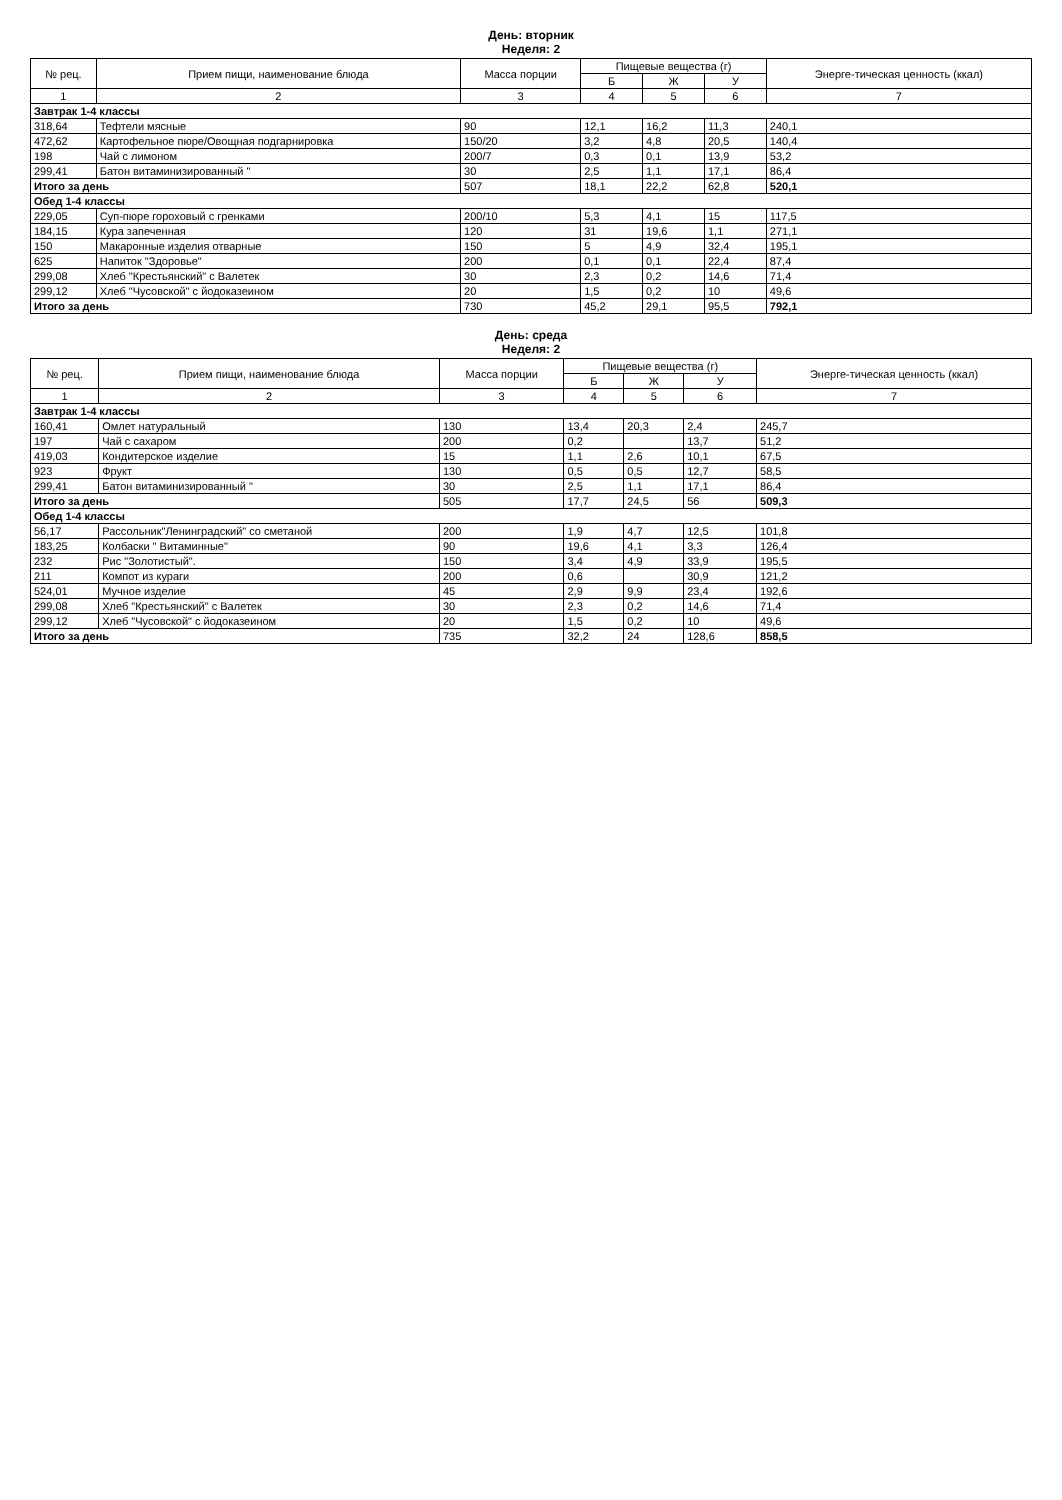День: вторник
Неделя: 2
| № рец. | Прием пищи, наименование блюда | Масса порции | Пищевые вещества (г) | | | Энерге-тическая ценность (ккал) |
| --- | --- | --- | --- | --- | --- | --- |
| | | | Б | Ж | У | |
| 1 | 2 | 3 | 4 | 5 | 6 | 7 |
| Завтрак 1-4 классы | | | | | | |
| 318,64 | Тефтели мясные | 90 | 12,1 | 16,2 | 11,3 | 240,1 |
| 472,62 | Картофельное пюре/Овощная подгарнировка | 150/20 | 3,2 | 4,8 | 20,5 | 140,4 |
| 198 | Чай с лимоном | 200/7 | 0,3 | 0,1 | 13,9 | 53,2 |
| 299,41 | Батон витаминизированный " | 30 | 2,5 | 1,1 | 17,1 | 86,4 |
| Итого за день | | 507 | 18,1 | 22,2 | 62,8 | 520,1 |
| Обед 1-4 классы | | | | | | |
| 229,05 | Суп-пюре гороховый с гренками | 200/10 | 5,3 | 4,1 | 15 | 117,5 |
| 184,15 | Кура запеченная | 120 | 31 | 19,6 | 1,1 | 271,1 |
| 150 | Макаронные изделия отварные | 150 | 5 | 4,9 | 32,4 | 195,1 |
| 625 | Напиток "Здоровье" | 200 | 0,1 | 0,1 | 22,4 | 87,4 |
| 299,08 | Хлеб "Крестьянский" с Валетек | 30 | 2,3 | 0,2 | 14,6 | 71,4 |
| 299,12 | Хлеб "Чусовской" с йодоказеином | 20 | 1,5 | 0,2 | 10 | 49,6 |
| Итого за день | | 730 | 45,2 | 29,1 | 95,5 | 792,1 |
День: среда
Неделя: 2
| № рец. | Прием пищи, наименование блюда | Масса порции | Пищевые вещества (г) | | | Энерге-тическая ценность (ккал) |
| --- | --- | --- | --- | --- | --- | --- |
| | | | Б | Ж | У | |
| 1 | 2 | 3 | 4 | 5 | 6 | 7 |
| Завтрак 1-4 классы | | | | | | |
| 160,41 | Омлет натуральный | 130 | 13,4 | 20,3 | 2,4 | 245,7 |
| 197 | Чай с сахаром | 200 | 0,2 | | 13,7 | 51,2 |
| 419,03 | Кондитерское изделие | 15 | 1,1 | 2,6 | 10,1 | 67,5 |
| 923 | Фрукт | 130 | 0,5 | 0,5 | 12,7 | 58,5 |
| 299,41 | Батон витаминизированный " | 30 | 2,5 | 1,1 | 17,1 | 86,4 |
| Итого за день | | 505 | 17,7 | 24,5 | 56 | 509,3 |
| Обед 1-4 классы | | | | | | |
| 56,17 | Рассольник"Ленинградский" со сметаной | 200 | 1,9 | 4,7 | 12,5 | 101,8 |
| 183,25 | Колбаски " Витаминные" | 90 | 19,6 | 4,1 | 3,3 | 126,4 |
| 232 | Рис "Золотистый". | 150 | 3,4 | 4,9 | 33,9 | 195,5 |
| 211 | Компот из кураги | 200 | 0,6 | | 30,9 | 121,2 |
| 524,01 | Мучное изделие | 45 | 2,9 | 9,9 | 23,4 | 192,6 |
| 299,08 | Хлеб "Крестьянский" с Валетек | 30 | 2,3 | 0,2 | 14,6 | 71,4 |
| 299,12 | Хлеб "Чусовской" с йодоказеином | 20 | 1,5 | 0,2 | 10 | 49,6 |
| Итого за день | | 735 | 32,2 | 24 | 128,6 | 858,5 |